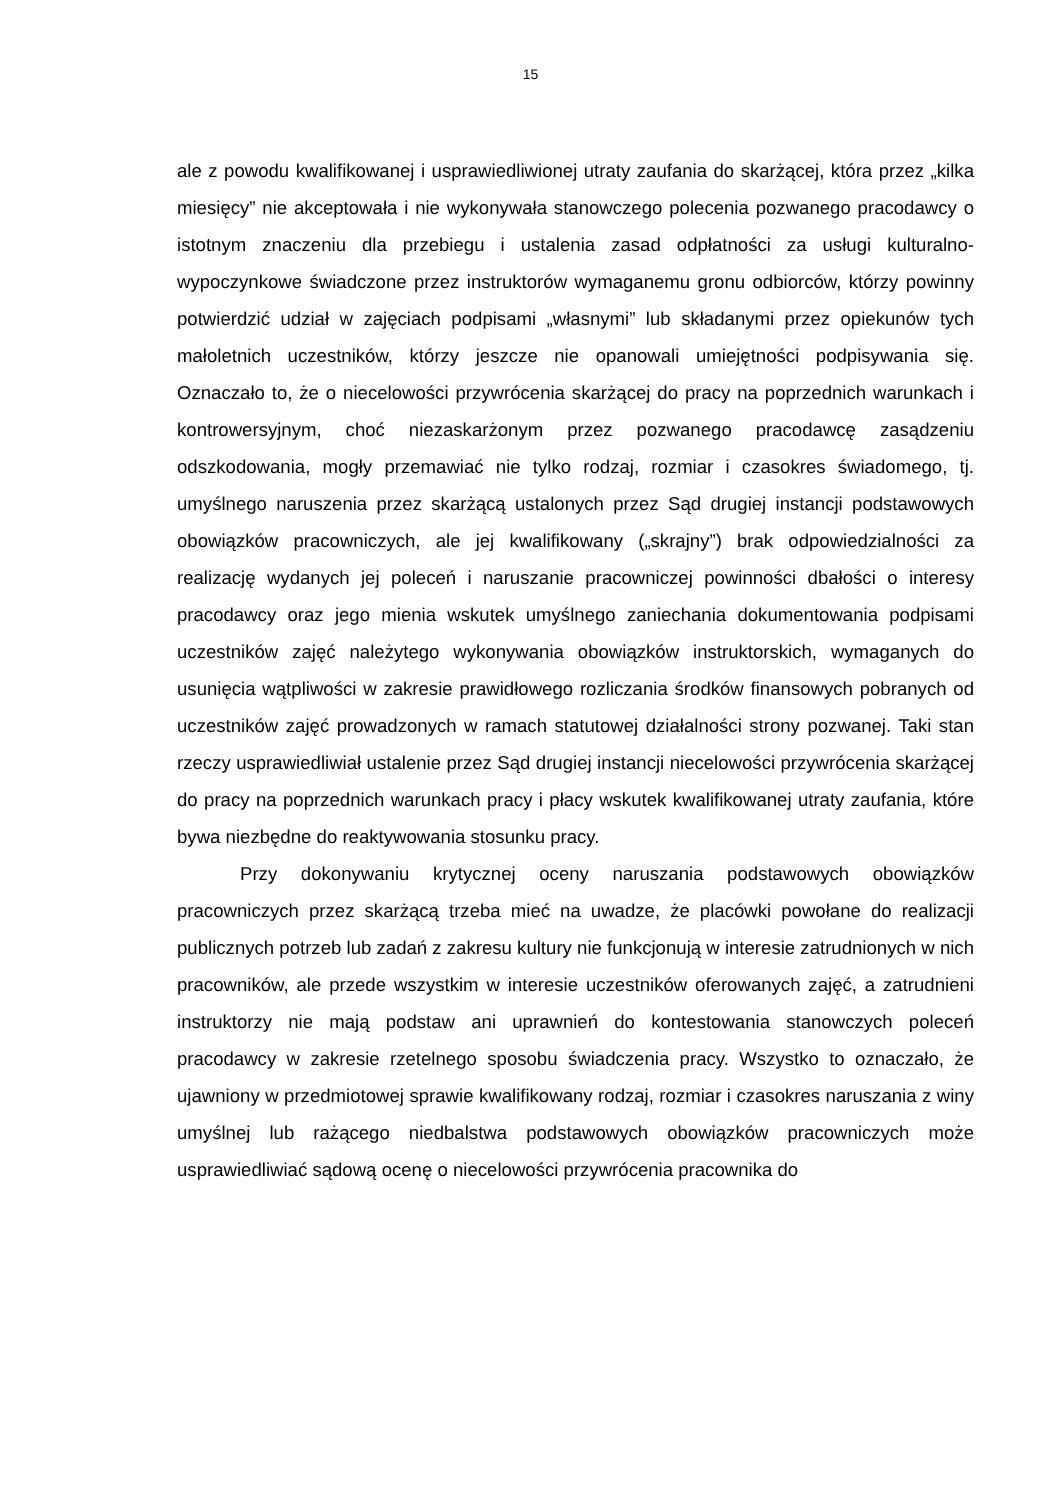15
ale z powodu kwalifikowanej i usprawiedliwionej utraty zaufania do skarżącej, która przez „kilka miesięcy” nie akceptowała i nie wykonywała stanowczego polecenia pozwanego pracodawcy o istotnym znaczeniu dla przebiegu i ustalenia zasad odpłatności za usługi kulturalno-wypoczynkowe świadczone przez instruktorów wymaganemu gronu odbiorców, którzy powinny potwierdzić udział w zajęciach podpisami „własnymi” lub składanymi przez opiekunów tych małoletnich uczestników, którzy jeszcze nie opanowali umiejętności podpisywania się. Oznaczało to, że o niecelowości przywrócenia skarżącej do pracy na poprzednich warunkach i kontrowersyjnym, choć niezaskarżonym przez pozwanego pracodawcę zasądzeniu odszkodowania, mogły przemawiać nie tylko rodzaj, rozmiar i czasokres świadomego, tj. umyślnego naruszenia przez skarżącą ustalonych przez Sąd drugiej instancji podstawowych obowiązków pracowniczych, ale jej kwalifikowany („skrajny”) brak odpowiedzialności za realizację wydanych jej poleceń i naruszanie pracowniczej powinności dbałości o interesy pracodawcy oraz jego mienia wskutek umyślnego zaniechania dokumentowania podpisami uczestników zajęć należytego wykonywania obowiązków instruktorskich, wymaganych do usunięcia wątpliwości w zakresie prawidłowego rozliczania środków finansowych pobranych od uczestników zajęć prowadzonych w ramach statutowej działalności strony pozwanej. Taki stan rzeczy usprawiedliwiał ustalenie przez Sąd drugiej instancji niecelowości przywrócenia skarżącej do pracy na poprzednich warunkach pracy i płacy wskutek kwalifikowanej utraty zaufania, które bywa niezbędne do reaktywowania stosunku pracy.
Przy dokonywaniu krytycznej oceny naruszania podstawowych obowiązków pracowniczych przez skarżącą trzeba mieć na uwadze, że placówki powołane do realizacji publicznych potrzeb lub zadań z zakresu kultury nie funkcjonują w interesie zatrudnionych w nich pracowników, ale przede wszystkim w interesie uczestników oferowanych zajęć, a zatrudnieni instruktorzy nie mają podstaw ani uprawnień do kontestowania stanowczych poleceń pracodawcy w zakresie rzetelnego sposobu świadczenia pracy. Wszystko to oznaczało, że ujawniony w przedmiotowej sprawie kwalifikowany rodzaj, rozmiar i czasokres naruszania z winy umyślnej lub rażącego niedbalstwa podstawowych obowiązków pracowniczych może usprawiedliwiać sądową ocenę o niecelowości przywrócenia pracownika do